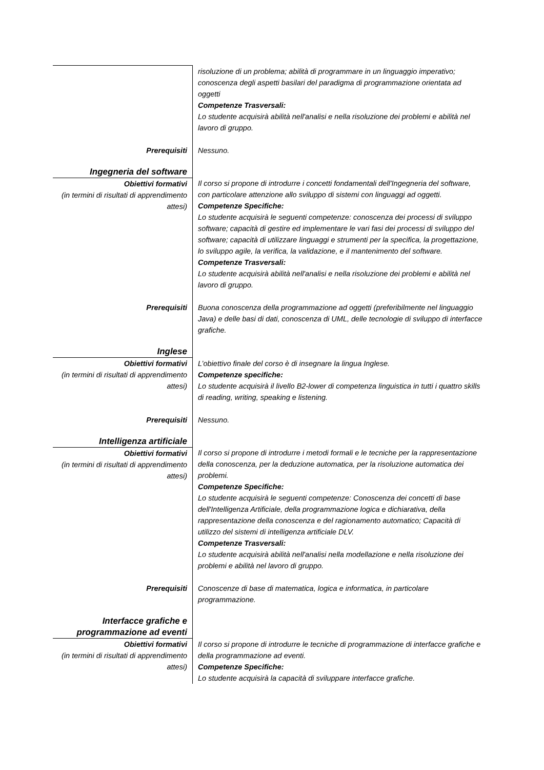| | risoluzione di un problema; abilità di programmare in un linguaggio imperativo; conoscenza degli aspetti basilari del paradigma di programmazione orientata ad oggetti Competenze Trasversali: Lo studente acquisirà abilità nell'analisi e nella risoluzione dei problemi e abilità nel lavoro di gruppo. |
| Prerequisiti | Nessuno. |
| Ingegneria del software | |
| Obiettivi formativi (in termini di risultati di apprendimento attesi) | Il corso si propone di introdurre i concetti fondamentali dell'Ingegneria del software, con particolare attenzione allo sviluppo di sistemi con linguaggi ad oggetti. Competenze Specifiche: Lo studente acquisirà le seguenti competenze: conoscenza dei processi di sviluppo software; capacità di gestire ed implementare le vari fasi dei processi di sviluppo del software; capacità di utilizzare linguaggi e strumenti per la specifica, la progettazione, lo sviluppo agile, la verifica, la validazione, e il mantenimento del software. Competenze Trasversali: Lo studente acquisirà abilità nell'analisi e nella risoluzione dei problemi e abilità nel lavoro di gruppo. |
| Prerequisiti | Buona conoscenza della programmazione ad oggetti (preferibilmente nel linguaggio Java) e delle basi di dati, conoscenza di UML, delle tecnologie di sviluppo di interfacce grafiche. |
| Inglese | |
| Obiettivi formativi (in termini di risultati di apprendimento attesi) | L’obiettivo finale del corso è di insegnare la lingua Inglese. Competenze specifiche: Lo studente acquisirà il livello B2-lower di competenza linguistica in tutti i quattro skills di reading, writing, speaking e listening. |
| Prerequisiti | Nessuno. |
| Intelligenza artificiale | |
| Obiettivi formativi (in termini di risultati di apprendimento attesi) | Il corso si propone di introdurre i metodi formali e le tecniche per la rappresentazione della conoscenza, per la deduzione automatica, per la risoluzione automatica dei problemi. Competenze Specifiche: Lo studente acquisirà le seguenti competenze: Conoscenza dei concetti di base dell'Intelligenza Artificiale, della programmazione logica e dichiarativa, della rappresentazione della conoscenza e del ragionamento automatico; Capacità di utilizzo del sistemi di intelligenza artificiale DLV. Competenze Trasversali: Lo studente acquisirà abilità nell'analisi nella modellazione e nella risoluzione dei problemi e abilità nel lavoro di gruppo. |
| Prerequisiti | Conoscenze di base di matematica, logica e informatica, in particolare programmazione. |
| Interfacce grafiche e programmazione ad eventi | |
| Obiettivi formativi (in termini di risultati di apprendimento attesi) | Il corso si propone di introdurre le tecniche di programmazione di interfacce grafiche e della programmazione ad eventi. Competenze Specifiche: Lo studente acquisirà la capacità di sviluppare interfacce grafiche. |